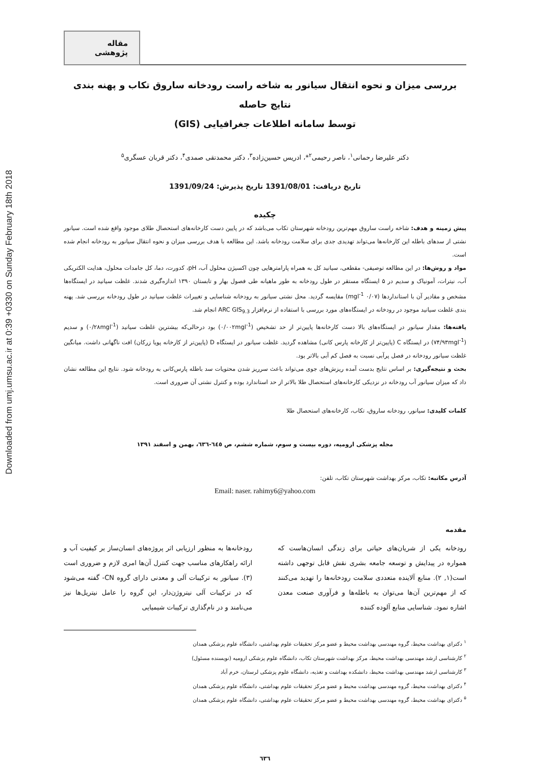Downloaded from umj.umsu.ac.ir at 0:39 +0330 on Sunday February 18th 2018
مقاله پژوهشی
بررسی میزان و نحوه انتقال سیانور به شاخه راست رودخانه ساروق تکاب و پهنه بندی نتایج حاصله
توسط سامانه اطلاعات جغرافیایی (GIS)
دکتر علیرضا رحمانی<sup>۱</sup>، ناصر رحیمی<sup>۲</sup>*، ادریس حسین‌زاده<sup>۳</sup>، دکتر محمدتقی صمدی<sup>۴</sup>، دکتر قربان عسگری<sup>۵</sup>
تاریخ دریافت: 1391/08/01 تاریخ پذیرش: 1391/09/24
چکیده
پیش زمینه و هدف: شاخه راست ساروق مهم‌ترین رودخانه شهرستان تکاب می‌باشد که در پایین دست کارخانه‌های استحصال طلای موجود واقع شده است. سیانور نشتی از سدهای باطله این کارخانه‌ها می‌تواند تهدیدی جدی برای سلامت رودخانه باشد. این مطالعه با هدف بررسی میزان و نحوه انتقال سیانور به رودخانه انجام شده است.
مواد و روش‌ها: در این مطالعه توصیفی- مقطعی، سیانید کل به همراه پارامترهایی چون اکسیژن محلول آب، pH، کدورت، دما، کل جامدات محلول، هدایت الکتریکی آب، نیترات، آمونیاک و سدیم در ۵ ایستگاه مستقر در طول رودخانه به طور ماهیانه طی فصول بهار و تابستان ۱۳۹۰ اندازه‌گیری شدند. غلظت سیانید در ایستگاه‌ها مشخص و مقادیر آن با استانداردها (۰/۰۷ mgl<sup>-1</sup>) مقایسه گردید. محل نشتی سیانور به رودخانه شناسایی و تغییرات غلظت سیانید در طول رودخانه بررسی شد. پهنه بندی غلظت سیانید موجود در رودخانه در ایستگاه‌های مورد بررسی با استفاده از نرم‌افزار ARC GIS<sub>9.3</sub> انجام شد.
یافته‌ها: مقدار سیانور در ایستگاه‌های بالا دست کارخانه‌ها پایین‌تر از حد تشخیص (۰/۰۰۲mgl<sup>-1</sup>) بود درحالی‌که بیشترین غلظت سیانید (۰/۲۸mgl<sup>-1</sup>) و سدیم (۷۴/۹۳mgl<sup>-1</sup>) در ایستگاه C (پایین‌تر از کارخانه پارس کانی) مشاهده گردید. غلظت سیانور در ایستگاه D (پایین‌تر از کارخانه پویا زرکان) افت ناگهانی داشت. میانگین غلظت سیانور رودخانه در فصل پرآبی نسبت به فصل کم آبی بالاتر بود.
بحث و نتیجه‌گیری: بر اساس نتایج بدست آمده ریزش‌های جوی می‌تواند باعث سرریز شدن محتویات سد باطله پارس‌کانی به رودخانه شود. نتایج این مطالعه نشان داد که میزان سیانور آب رودخانه در نزدیکی کارخانه‌های استحصال طلا بالاتر از حد استاندارد بوده و کنترل نشتی آن ضروری است.
کلمات کلیدی: سیانور، رودخانه ساروق، تکاب، کارخانه‌های استحصال طلا
مجله پزشکی ارومیه، دوره بیست و سوم، شماره ششم، ص ٦٤٥-٦٣٦، بهمن و اسفند ١٣٩١
آدرس مکاتبه: تکاب، مرکز بهداشت شهرستان تکاب، تلفن:
Email: naser. rahimy6@yahoo.com
مقدمه
رودخانه یکی از شریان‌های حیاتی برای زندگی انسان‌هاست که همواره در پیدایش و توسعه جامعه بشری نقش قابل توجهی داشته است(۱, ۲). منابع آلاینده متعددی سلامت رودخانه‌ها را تهدید می‌کنند که از مهم‌ترین آن‌ها می‌توان به باطله‌ها و فرآوری صنعت معدن اشاره نمود. شناسایی منابع آلوده کننده
رودخانه‌ها به منظور ارزیابی اثر پروژه‌های انسان‌ساز بر کیفیت آب و ارائه راهکارهای مناسب جهت کنترل آن‌ها امری لازم و ضروری است (۳). سیانور به ترکیبات آلی و معدنی دارای گروه CN- گفته می‌شود که در ترکیبات آلی نیتروژن‌دار، این گروه را عامل نیتریل‌ها نیز می‌نامند و در نام‌گذاری ترکیبات شیمیایی
<sup>۱</sup> دکترای بهداشت محیط، گروه مهندسی بهداشت محیط و عضو مرکز تحقیقات علوم بهداشتی، دانشگاه علوم پزشکی همدان
<sup>۲</sup> کارشناسی ارشد مهندسی بهداشت محیط، مرکز بهداشت شهرستان تکاب، دانشگاه علوم پزشکی ارومیه (نویسنده مسئول)
<sup>۳</sup> کارشناسی ارشد مهندسی بهداشت محیط، دانشکده بهداشت و تغذیه، دانشگاه علوم پزشکی لرستان، خرم آباد
<sup>۴</sup> دکترای بهداشت محیط، گروه مهندسی بهداشت محیط و عضو مرکز تحقیقات علوم بهداشتی، دانشگاه علوم پزشکی همدان
<sup>۵</sup> دکترای بهداشت محیط، گروه مهندسی بهداشت محیط و عضو مرکز تحقیقات علوم بهداشتی، دانشگاه علوم پزشکی همدان
٦٣٦